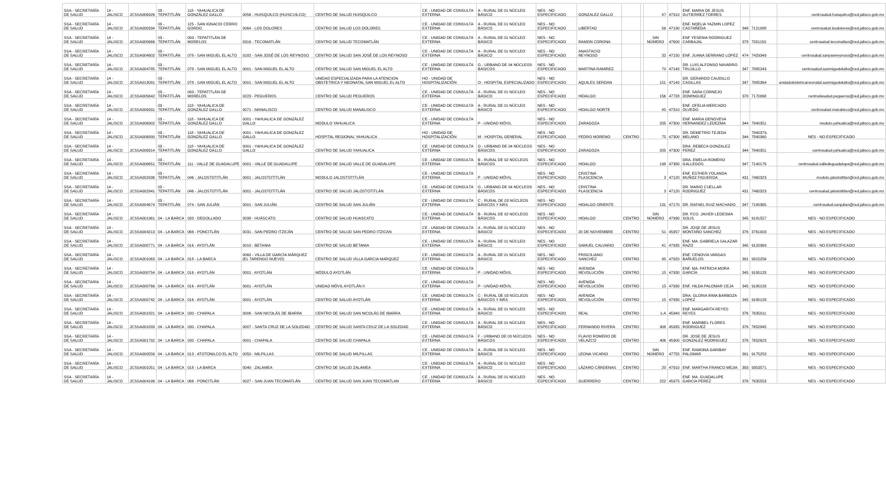| SSA - SECRETARÍA DE SALUD | 14 - JALISCO | JCSSA006926 | 03 - TEPATITLÁN | 118 - YAHUALICA DE GONZÁLEZ GALLO | 0056 - HUISQUILCO (HUISCUILCO) | CENTRO DE SALUD HUISQUILCO | CE - UNIDAD DE CONSULTA EXTERNA | A - RURAL DE 01 NÚCLEO BÁSICO | NES - NO ESPECIFICADO | GONZALEZ GALLO | | | 47 | 47310 | ENF. MARIA DE JESUS GUTIERREZ TORRES | | | centrosalud.huisquilco@red.jalisco.gob.mx |
| SSA - SECRETARÍA DE SALUD | 14 - JALISCO | JCSSA000334 | 03 - TEPATITLÁN | 125 - SAN IGNACIO CERRO GORDO | 0064 - LOS DOLORES | CENTRO DE SALUD LOS DOLORES | CE - UNIDAD DE CONSULTA EXTERNA | A - RURAL DE 01 NÚCLEO BÁSICO | NES - NO ESPECIFICADO | LIBERTAD | | | 56 | 47190 | ENF. NOELIA YAZMIN LOPEZ CASTAÑEDA | 348 | 7121088 | centrosalud.losdolores@red.jalisco.gob.mx |
| SSA - SECRETARÍA DE SALUD | 14 - JALISCO | JCSSA005666 | 03 - TEPATITLÁN | 093 - TEPATITLÁN DE MORELOS | 0316 - TECOMATLÁN | CENTRO DE SALUD TECOMATLÁN | CE - UNIDAD DE CONSULTA EXTERNA | A - RURAL DE 01 NÚCLEO BÁSICO | NES - NO ESPECIFICADO | RAMON CORONA | | | SIN NÚMERO | 47600 | ENF YESENIA RODRIGUEZ CARBAJAL | 378 | 7051150 | centrosalud.tecomatlan@red.jalisco.gob.mx |
| SSA - SECRETARÍA DE SALUD | 14 - JALISCO | JCSSA004802 | 03 - TEPATITLÁN | 078 - SAN MIGUEL EL ALTO | 0182 - SAN JOSÉ DE LOS REYNOSO | CENTRO DE SALUD SAN JOSÉ DE LOS REYNOSO | CE - UNIDAD DE CONSULTA EXTERNA | A - RURAL DE 01 NÚCLEO BÁSICO | NES - NO ESPECIFICADO | ANASTACIO REYNOSO | | | 32 | 47150 | ENF. JUANA SERRANO LOPEZ | 474 | 7429349 | centrosalud.sanjosereynoso@red.jalisco.gob.mx |
| SSA - SECRETARÍA DE SALUD | 14 - JALISCO | JCSSA004785 | 03 - TEPATITLÁN | 078 - SAN MIGUEL EL ALTO | 0001 - SAN MIGUEL EL ALTO | CENTRO DE SALUD SAN MIGUEL EL ALTO | CE - UNIDAD DE CONSULTA EXTERNA | G - URBANO DE 04 NÚCLEOS BÁSICOS | NES - NO ESPECIFICADO | MARTINA RAMIREZ | | | 70 | 47140 | DR. LUIS ALFONSO NAVARRO TRUJILLO | 347 | 7885243 | centrosalud.sanmiguelelalto@red.jalisco.gob.mx |
| SSA - SECRETARÍA DE SALUD | 14 - JALISCO | JCSSA013091 | 03 - TEPATITLÁN | 078 - SAN MIGUEL EL ALTO | 0001 - SAN MIGUEL EL ALTO | UNIDAD ESPECIALIZADA PARA LA ATENCION OBSTETRICA Y NEONATAL SAN MIGUEL EL ALTO | HO - UNIDAD DE HOSPITALIZACIÓN | O - HOSPITAL ESPECIALIZADO | NES - NO ESPECIFICADO | AQUILES SERDAN | | | 151 | 47140 | DR. GERARDO CAUDILLO CASILLAS | 347 | 7885364 | unidadobstetricaneonatal.sanmiguelelalto@red.jalisco.gob.mx |
| SSA - SECRETARÍA DE SALUD | 14 - JALISCO | JCSSA005642 | 03 - TEPATITLÁN | 093 - TEPATITLÁN DE MORELOS | 0223 - PEGUEROS | CENTRO DE SALUD PEGUEROS | CE - UNIDAD DE CONSULTA EXTERNA | A - RURAL DE 01 NÚCLEO BÁSICO | NES - NO ESPECIFICADO | HIDALGO | | | 156 | 47728 | ENF. SARA CORNEJO DOMINGUEZ | 378 | 7170068 | centrodesalud.pegueros@red.jalisco.gob.mx |
| SSA - SECRETARÍA DE SALUD | 14 - JALISCO | JCSSA006931 | 03 - TEPATITLÁN | 118 - YAHUALICA DE GONZÁLEZ GALLO | 0071 - MANALISCO | CENTRO DE SALUD MANALISCO | CE - UNIDAD DE CONSULTA EXTERNA | A - RURAL DE 01 NÚCLEO BÁSICO | NES - NO ESPECIFICADO | HIDALGO NORTE | | | 45 | 47310 | ENF. OFELIA MERCADO OLVEDO | | | centrosalud.manalisco@red.jalisco.gob.mx |
| SSA - SECRETARÍA DE SALUD | 14 - JALISCO | JCSSA006902 | 03 - TEPATITLÁN | 118 - YAHUALICA DE GONZÁLEZ GALLO | 0001 - YAHUALICA DE GONZÁLEZ GALLO | MODULO YAHUALICA | CE - UNIDAD DE CONSULTA EXTERNA | P - UNIDAD MÓVIL | NES - NO ESPECIFICADO | ZARAGOZA | | | 205 | 47300 | ENF. MARIA GENOVEVA HERNANDEZ LEDEZMA | 344 | 7840351 | modulo.yahualica@red.jalisco.gob.mx |
| SSA - SECRETARÍA DE SALUD | 14 - JALISCO | JCSSA006890 | 03 - TEPATITLÁN | 118 - YAHUALICA DE GONZÁLEZ GALLO | 0001 - YAHUALICA DE GONZÁLEZ GALLO | HOSPITAL REGIONAL YAHUALICA | HO - UNIDAD DE HOSPITALIZACIÓN | M - HOSPITAL GENERAL | NES - NO ESPECIFICADO | PEDRO MORENO | CENTRO | | 75 | 47300 | DR. DEMETRIO TEJEDA MELANO | 344 | 7840379, 7840360 | NES - NO ESPECIFICADO |
| SSA - SECRETARÍA DE SALUD | 14 - JALISCO | JCSSA006914 | 03 - TEPATITLÁN | 118 - YAHUALICA DE GONZÁLEZ GALLO | 0001 - YAHUALICA DE GONZÁLEZ GALLO | CENTRO DE SALUD YAHUALICA | CE - UNIDAD DE CONSULTA EXTERNA | G - URBANO DE 04 NÚCLEOS BÁSICOS | NES - NO ESPECIFICADO | ZARAGOZA | | | 205 | 47300 | DRA. REBECA GONZALEZ PEREZ | 344 | 7840351 | centrosalud.yahualica@red.jalisco.gob.mx |
| SSA - SECRETARÍA DE SALUD | 14 - JALISCO | JCSSA006651 | 03 - TEPATITLÁN | 111 - VALLE DE GUADALUPE | 0001 - VALLE DE GUADALUPE | CENTRO DE SALUD VALLE DE GUADALUPE | CE - UNIDAD DE CONSULTA EXTERNA | B - RURAL DE 02 NÚCLEOS BÁSICOS | NES - NO ESPECIFICADO | HIDALGO | | | 198 | 47380 | DRA. EMELIA ROMERO GALLEGOS | 347 | 7140176 | centrosalud.valledeguadalupe@red.jalisco.gob.mx |
| SSA - SECRETARÍA DE SALUD | 14 - JALISCO | JCSSA002936 | 03 - TEPATITLÁN | 046 - JALOSTOTITLÁN | 0001 - JALOSTOTITLÁN | MODULO JALOSTOTITLÁN | CE - UNIDAD DE CONSULTA EXTERNA | P - UNIDAD MÓVIL | NES - NO ESPECIFICADO | CRISTINA PLASCENCIA | | | 3 | 47120 | ENF. ESTHER YOLANDA MUÑOZ FIGUEROA | 431 | 7460323 | modulo.jalostotitlan@red.jalisco.gob.mx |
| SSA - SECRETARÍA DE SALUD | 14 - JALISCO | JCSSA002941 | 03 - TEPATITLÁN | 046 - JALOSTOTITLÁN | 0001 - JALOSTOTITLÁN | CENTRO DE SALUD JALOSTOTITLÁN | CE - UNIDAD DE CONSULTA EXTERNA | G - URBANO DE 04 NÚCLEOS BÁSICOS | NES - NO ESPECIFICADO | CRISTINA PLASCENCIA | | | 3 | 47120 | DR. MARIO CUELLAR RODRIGUEZ | 431 | 7460323 | centrosalud.jalostotitlan@red.jalisco.gob.mx |
| SSA - SECRETARÍA DE SALUD | 14 - JALISCO | JCSSA004674 | 03 - TEPATITLÁN | 074 - SAN JULIÁN | 0001 - SAN JULIÁN | CENTRO DE SALUD SAN JULIÁN | CE - UNIDAD DE CONSULTA EXTERNA | C - RURAL DE 03 NÚCLEOS BÁSICOS Y MÁS | NES - NO ESPECIFICADO | HIDALGO ORIENTE | | | 131 | 47170 | DR. RAFAEL RUIZ MACHADO | 347 | 7180365 | centrosalud.sanjulian@red.jalisco.gob.mx |
| SSA - SECRETARÍA DE SALUD | 14 - JALISCO | JCSSA001961 | 04 - LA BARCA | 033 - DEGOLLADO | 0038 - HUÁSCATO | CENTRO DE SALUD HUASCATO | CE - UNIDAD DE CONSULTA EXTERNA | B - RURAL DE 02 NÚCLEOS BÁSICOS | NES - NO ESPECIFICADO | HIDALGO | CENTRO | | SIN NÚMERO | 47990 | DR. FCO. JAVIER LEDESMA SOLIS | 345 | 9181557 | NES - NO ESPECIFICADO |
| SSA - SECRETARÍA DE SALUD | 14 - JALISCO | JCSSA004213 | 04 - LA BARCA | 066 - PONCITLÁN | 0031 - SAN PEDRO ITZICÁN | CENTRO DE SALUD SAN PEDRO ITZICAN | CE - UNIDAD DE CONSULTA EXTERNA | A - RURAL DE 01 NÚCLEO BÁSICO | NES - NO ESPECIFICADO | 20 DE NOVIEMBRE | CENTRO | | 51 | 45957 | DR. JOSE DE JESUS MONTAÑO SANCHEZ | 376 | 3761003 | NES - NO ESPECIFICADO |
| SSA - SECRETARÍA DE SALUD | 14 - JALISCO | JCSSA000771 | 04 - LA BARCA | 016 - AYOTLÁN | 0010 - BETANIA | CENTRO DE SALUD BETANIA | CE - UNIDAD DE CONSULTA EXTERNA | A - RURAL DE 01 NÚCLEO BÁSICO | NES - NO ESPECIFICADO | SAMUEL CALVARIO | CENTRO | | 41 | 47935 | ENF. MA. GABRIELA SALAZAR RAZO | 345 | 9120369 | NES - NO ESPECIFICADO |
| SSA - SECRETARÍA DE SALUD | 14 - JALISCO | JCSSA001063 | 04 - LA BARCA | 018 - LA BARCA | 0060 - VILLA DE GARCÍA MÁRQUEZ (EL TARENGO NUEVO) | CENTRO DE SALUD VILLA GARCIA MARQUEZ | CE - UNIDAD DE CONSULTA EXTERNA | A - RURAL DE 01 NÚCLEO BÁSICO | NES - NO ESPECIFICADO | PRISCILIANO SANCHEZ | CENTRO | | 95 | 47920 | ENF. CENOVIA VARGAS BAÑUELOS | 391 | 9315256 | NES - NO ESPECIFICADO |
| SSA - SECRETARÍA DE SALUD | 14 - JALISCO | JCSSA000754 | 04 - LA BARCA | 016 - AYOTLÁN | 0001 - AYOTLÁN | MÓDULO AYOTLÁN | CE - UNIDAD DE CONSULTA EXTERNA | P - UNIDAD MÓVIL | NES - NO ESPECIFICADO | AVENIDA REVOLUCIÓN | CENTRO | | 15 | 47930 | ENF. MA. PATRICIA MORA GARCÍA | 345 | 9180133 | NES - NO ESPECIFICADO |
| SSA - SECRETARÍA DE SALUD | 14 - JALISCO | JCSSA000766 | 04 - LA BARCA | 016 - AYOTLÁN | 0001 - AYOTLÁN | UNIDAD MÓVIL AYOTLÁN II | CE - UNIDAD DE CONSULTA EXTERNA | P - UNIDAD MÓVIL | NES - NO ESPECIFICADO | AVENIDA REVOLUCIÓN | CENTRO | | 15 | 47930 | ENF. HILDA PALOMAR CEJA | 345 | 9180133 | NES - NO ESPECIFICADO |
| SSA - SECRETARÍA DE SALUD | 14 - JALISCO | JCSSA000742 | 04 - LA BARCA | 016 - AYOTLÁN | 0001 - AYOTLÁN | CENTRO DE SALUD AYOTLÁN | CE - UNIDAD DE CONSULTA EXTERNA | C - RURAL DE 03 NÚCLEOS BÁSICOS Y MÁS | NES - NO ESPECIFICADO | AVENIDA REVOLUCIÓN | CENTRO | | 15 | 47930 | DRA. GLORIA IRMA BARBOZA LOPEZ | 345 | 9180133 | NES - NO ESPECIFICADO |
| SSA - SECRETARÍA DE SALUD | 14 - JALISCO | JCSSA001821 | 04 - LA BARCA | 030 - CHAPALA | 0006 - SAN NICOLÁS DE IBARRA | CENTRO DE SALUD SAN NICOLÁS DE IBARRA | CE - UNIDAD DE CONSULTA EXTERNA | A - RURAL DE 01 NÚCLEO BÁSICO | NES - NO ESPECIFICADO | REAL | CENTRO | | 1-A | 45940 | ENF. MARGARITA REYES REYES | 376 | 7635011 | NES - NO ESPECIFICADO |
| SSA - SECRETARÍA DE SALUD | 14 - JALISCO | JCSSA001833 | 04 - LA BARCA | 030 - CHAPALA | 0007 - SANTA CRUZ DE LA SOLEDAD | CENTRO DE SALUD SANTA CRUZ DE LA SOLEDAD | CE - UNIDAD DE CONSULTA EXTERNA | A - RURAL DE 01 NÚCLEO BÁSICO | NES - NO ESPECIFICADO | FERNANDO RIVERA | CENTRO | | 308 | 45935 | ENF. MARIBEL FLORES RODRIGUEZ | 376 | 7652845 | NES - NO ESPECIFICADO |
| SSA - SECRETARÍA DE SALUD | 14 - JALISCO | JCSSA001792 | 04 - LA BARCA | 030 - CHAPALA | 0001 - CHAPALA | CENTRO DE SALUD CHAPALA | CE - UNIDAD DE CONSULTA EXTERNA | F - URBANO DE 03 NÚCLEOS BÁSICOS | NES - NO ESPECIFICADO | FLAVIO ROMERO DE VELAZCO | CENTRO | | 406 | 45900 | DR. JOSE DE JESUS GONZALEZ RODRIGUEZ | 376 | 7652623 | NES - NO ESPECIFICADO |
| SSA - SECRETARÍA DE SALUD | 14 - JALISCO | JCSSA000556 | 04 - LA BARCA | 013 - ATOTONILCO EL ALTO | 0050 - MILPILLAS | CENTRO DE SALUD MILPILLAS | CE - UNIDAD DE CONSULTA EXTERNA | A - RURAL DE 01 NÚCLEO BÁSICO | NES - NO ESPECIFICADO | LEONA VICARIO | CENTRO | | SIN NÚMERO | 47755 | ENF. RAMONA GARIBAY PALOMAR | 391 | 9175253 | NES - NO ESPECIFICADO |
| SSA - SECRETARÍA DE SALUD | 14 - JALISCO | JCSSA001051 | 04 - LA BARCA | 018 - LA BARCA | 0040 - ZALAMEA | CENTRO DE SALUD ZALAMEA | CE - UNIDAD DE CONSULTA EXTERNA | A - RURAL DE 01 NÚCLEO BÁSICO | NES - NO ESPECIFICADO | LÁZARO CÁRDENAS | CENTRO | | 20 | 47910 | ENF. MARTHA FRANCO MEJIA | 393 | 9353571 | NES - NO ESPECIFICADO |
| SSA - SECRETARÍA DE SALUD | 14 - JALISCO | JCSSA004196 | 04 - LA BARCA | 066 - PONCITLÁN | 0027 - SAN JUAN TECOMATLÁN | CENTRO DE SALUD SAN JUAN TECOMATLAN | CE - UNIDAD DE CONSULTA EXTERNA | A - RURAL DE 01 NÚCLEO BÁSICO | NES - NO ESPECIFICADO | GUERRERO | CENTRO | | 222 | 45975 | ENF. MA. GUADALUPE GARCIA PEREZ | 376 | 7635553 | NES - NO ESPECIFICADO |